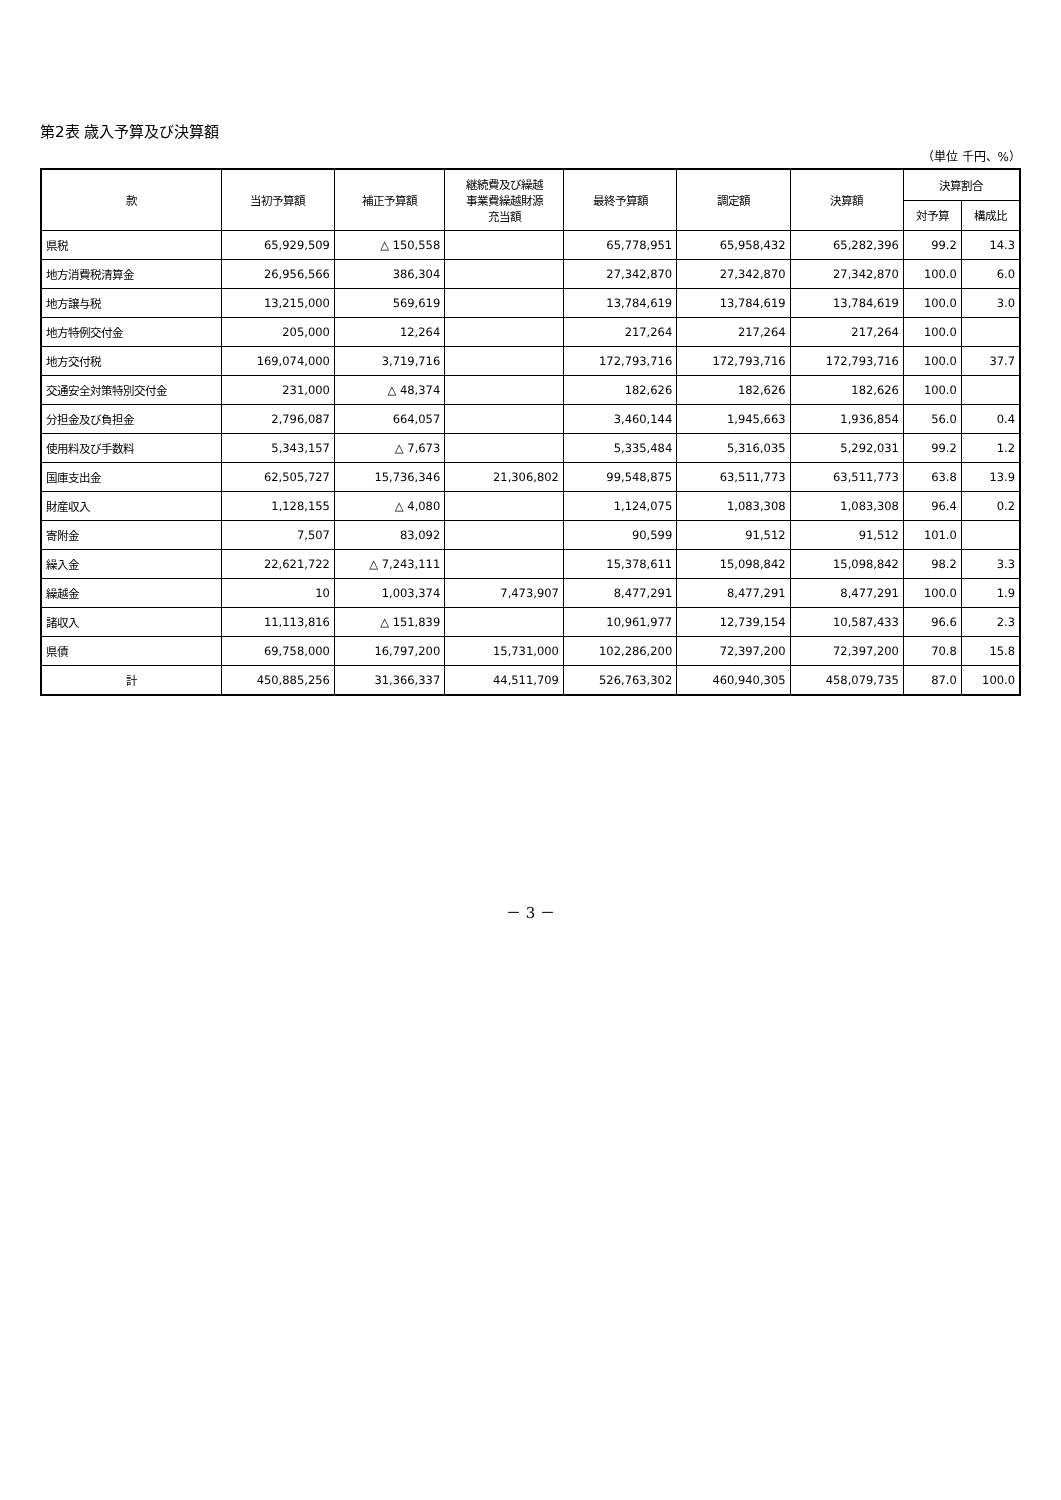第2表 歳入予算及び決算額
（単位 千円、%）
| 款 | 当初予算額 | 補正予算額 | 継続費及び繰越 事業費繰越財源 充当額 | 最終予算額 | 調定額 | 決算額 | 決算割合 | |
| --- | --- | --- | --- | --- | --- | --- | --- | --- |
| | | | | | | | 対予算 | 構成比 |
| 県税 | 65,929,509 | △ 150,558 | | 65,778,951 | 65,958,432 | 65,282,396 | 99.2 | 14.3 |
| 地方消費税清算金 | 26,956,566 | 386,304 | | 27,342,870 | 27,342,870 | 27,342,870 | 100.0 | 6.0 |
| 地方譲与税 | 13,215,000 | 569,619 | | 13,784,619 | 13,784,619 | 13,784,619 | 100.0 | 3.0 |
| 地方特例交付金 | 205,000 | 12,264 | | 217,264 | 217,264 | 217,264 | 100.0 | |
| 地方交付税 | 169,074,000 | 3,719,716 | | 172,793,716 | 172,793,716 | 172,793,716 | 100.0 | 37.7 |
| 交通安全対策特別交付金 | 231,000 | △ 48,374 | | 182,626 | 182,626 | 182,626 | 100.0 | |
| 分担金及び負担金 | 2,796,087 | 664,057 | | 3,460,144 | 1,945,663 | 1,936,854 | 56.0 | 0.4 |
| 使用料及び手数料 | 5,343,157 | △ 7,673 | | 5,335,484 | 5,316,035 | 5,292,031 | 99.2 | 1.2 |
| 国庫支出金 | 62,505,727 | 15,736,346 | 21,306,802 | 99,548,875 | 63,511,773 | 63,511,773 | 63.8 | 13.9 |
| 財産収入 | 1,128,155 | △ 4,080 | | 1,124,075 | 1,083,308 | 1,083,308 | 96.4 | 0.2 |
| 寄附金 | 7,507 | 83,092 | | 90,599 | 91,512 | 91,512 | 101.0 | |
| 繰入金 | 22,621,722 | △ 7,243,111 | | 15,378,611 | 15,098,842 | 15,098,842 | 98.2 | 3.3 |
| 繰越金 | 10 | 1,003,374 | 7,473,907 | 8,477,291 | 8,477,291 | 8,477,291 | 100.0 | 1.9 |
| 諸収入 | 11,113,816 | △ 151,839 | | 10,961,977 | 12,739,154 | 10,587,433 | 96.6 | 2.3 |
| 県債 | 69,758,000 | 16,797,200 | 15,731,000 | 102,286,200 | 72,397,200 | 72,397,200 | 70.8 | 15.8 |
| 計 | 450,885,256 | 31,366,337 | 44,511,709 | 526,763,302 | 460,940,305 | 458,079,735 | 87.0 | 100.0 |
－ 3 －